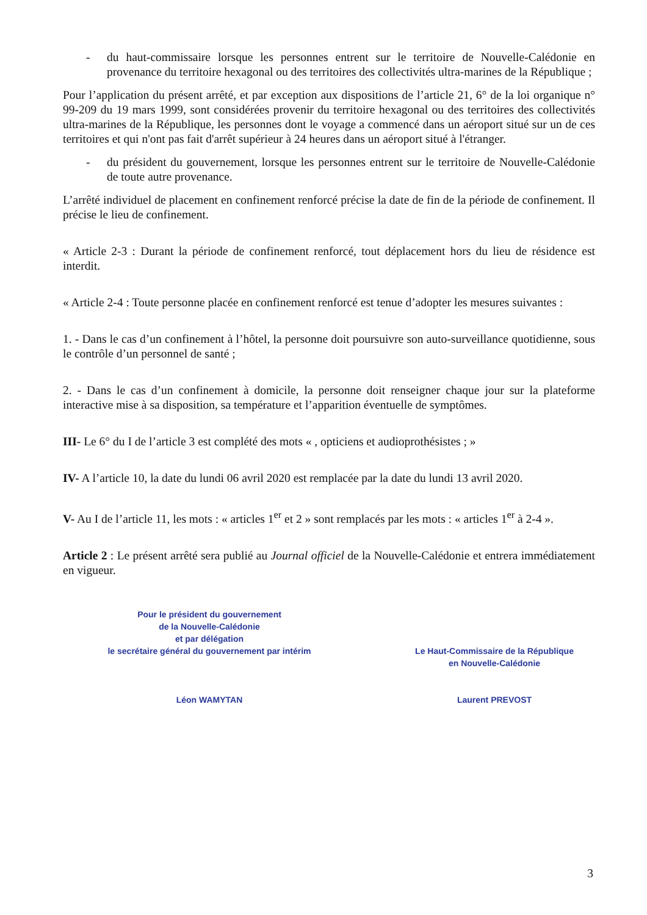- du haut-commissaire lorsque les personnes entrent sur le territoire de Nouvelle-Calédonie en provenance du territoire hexagonal ou des territoires des collectivités ultra-marines de la République ;
Pour l’application du présent arrêté, et par exception aux dispositions de l’article 21, 6° de la loi organique n° 99-209 du 19 mars 1999, sont considérées provenir du territoire hexagonal ou des territoires des collectivités ultra-marines de la République, les personnes dont le voyage a commencé dans un aéroport situé sur un de ces territoires et qui n'ont pas fait d'arrêt supérieur à 24 heures dans un aéroport situé à l'étranger.
- du président du gouvernement, lorsque les personnes entrent sur le territoire de Nouvelle-Calédonie de toute autre provenance.
L’arrêté individuel de placement en confinement renforcé précise la date de fin de la période de confinement. Il précise le lieu de confinement.
« Article 2-3 : Durant la période de confinement renforcé, tout déplacement hors du lieu de résidence est interdit.
« Article 2-4 : Toute personne placée en confinement renforcé est tenue d’adopter les mesures suivantes :
1. - Dans le cas d’un confinement à l’hôtel, la personne doit poursuivre son auto-surveillance quotidienne, sous le contrôle d’un personnel de santé ;
2. - Dans le cas d’un confinement à domicile, la personne doit renseigner chaque jour sur la plateforme interactive mise à sa disposition, sa température et l’apparition éventuelle de symptômes.
III- Le 6° du I de l’article 3 est complété des mots « , opticiens et audioprothésistes ; »
IV- A l’article 10, la date du lundi 06 avril 2020 est remplacée par la date du lundi 13 avril 2020.
V- Au I de l’article 11, les mots : « articles 1<sup>er</sup> et 2 » sont remplacés par les mots : « articles 1<sup>er</sup> à 2-4 ».
Article 2 : Le présent arrêté sera publié au Journal officiel de la Nouvelle-Calédonie et entrera immédiatement en vigueur.
Pour le président du gouvernement
de la Nouvelle-Calédonie
et par délégation
le secrétaire général du gouvernement par intérim
Léon WAMYTAN
Le Haut-Commissaire de la République
en Nouvelle-Calédonie
Laurent PREVOST
3